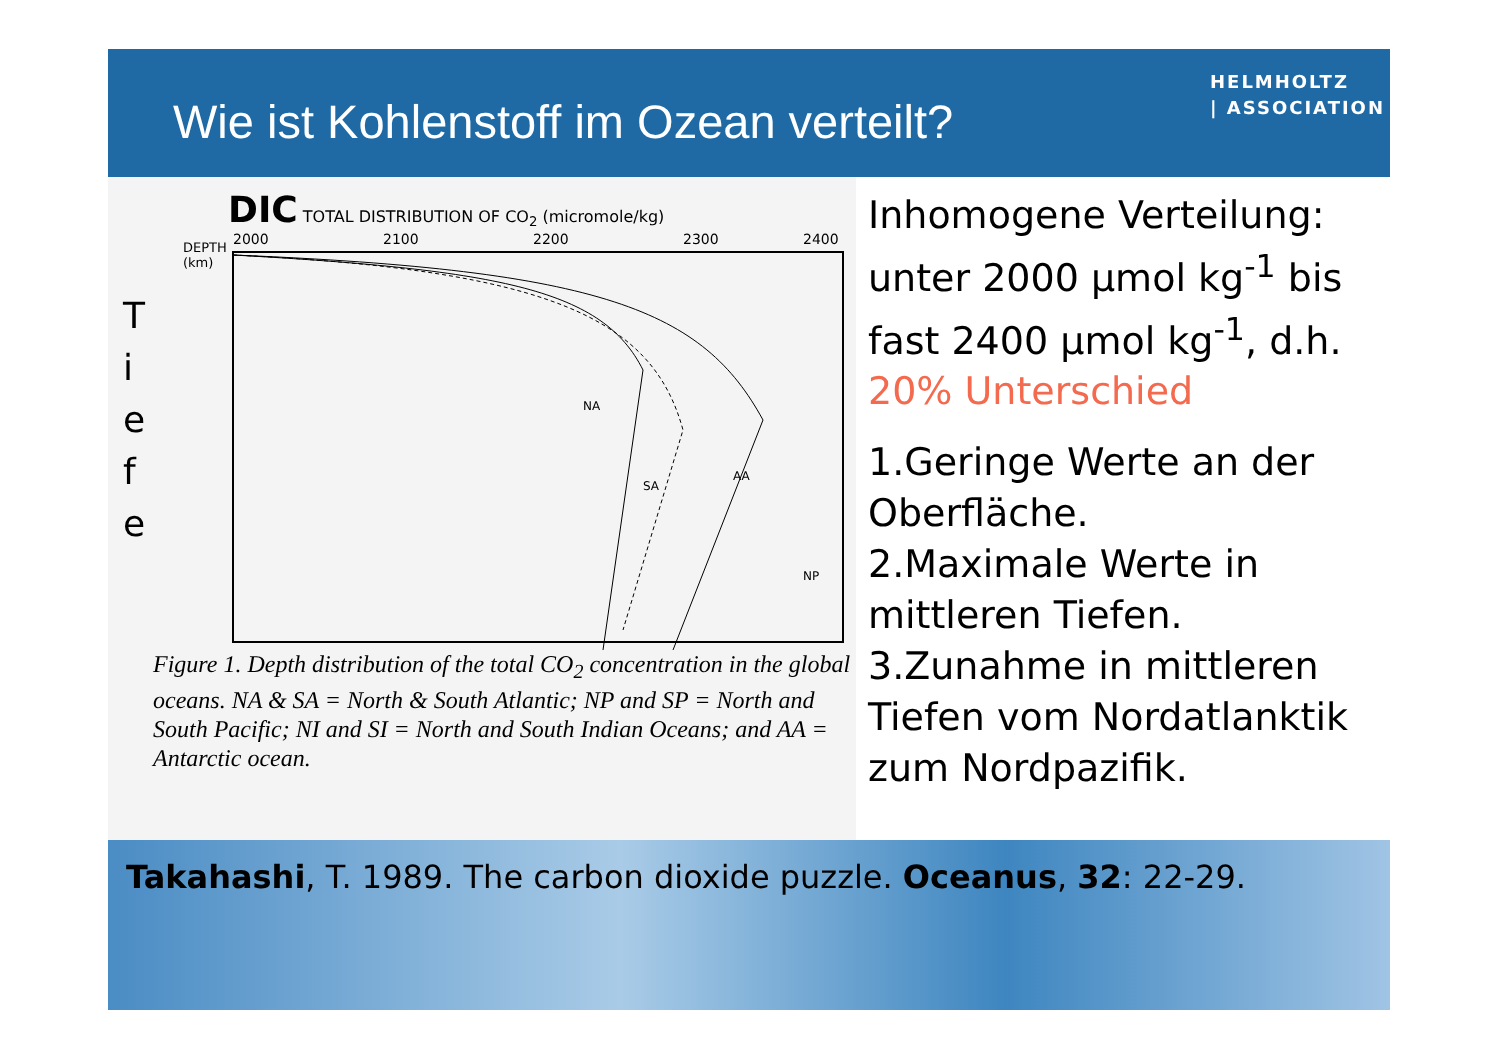Wie ist Kohlenstoff im Ozean verteilt?
HELMHOLTZ
| ASSOCIATION
DIC TOTAL DISTRIBUTION OF CO<sub>2</sub> (micromole/kg)
T
i
e
f
e
DEPTH (km)
2000
2100
2200
2300
2400
NA
SA
AA
NP
Figure 1. Depth distribution of the total CO<sub>2</sub> concentration in the global oceans. NA & SA = North & South Atlantic; NP and SP = North and South Pacific; NI and SI = North and South Indian Oceans; and AA = Antarctic ocean.
Inhomogene Verteilung: unter 2000 µmol kg<sup>-1</sup> bis fast 2400 µmol kg<sup>-1</sup>, d.h. 20% Unterschied
1.Geringe Werte an der Oberfläche.
2.Maximale Werte in mittleren Tiefen.
3.Zunahme in mittleren Tiefen vom Nordatlanktik zum Nordpazifik.
Takahashi, T. 1989. The carbon dioxide puzzle. Oceanus, 32: 22-29.